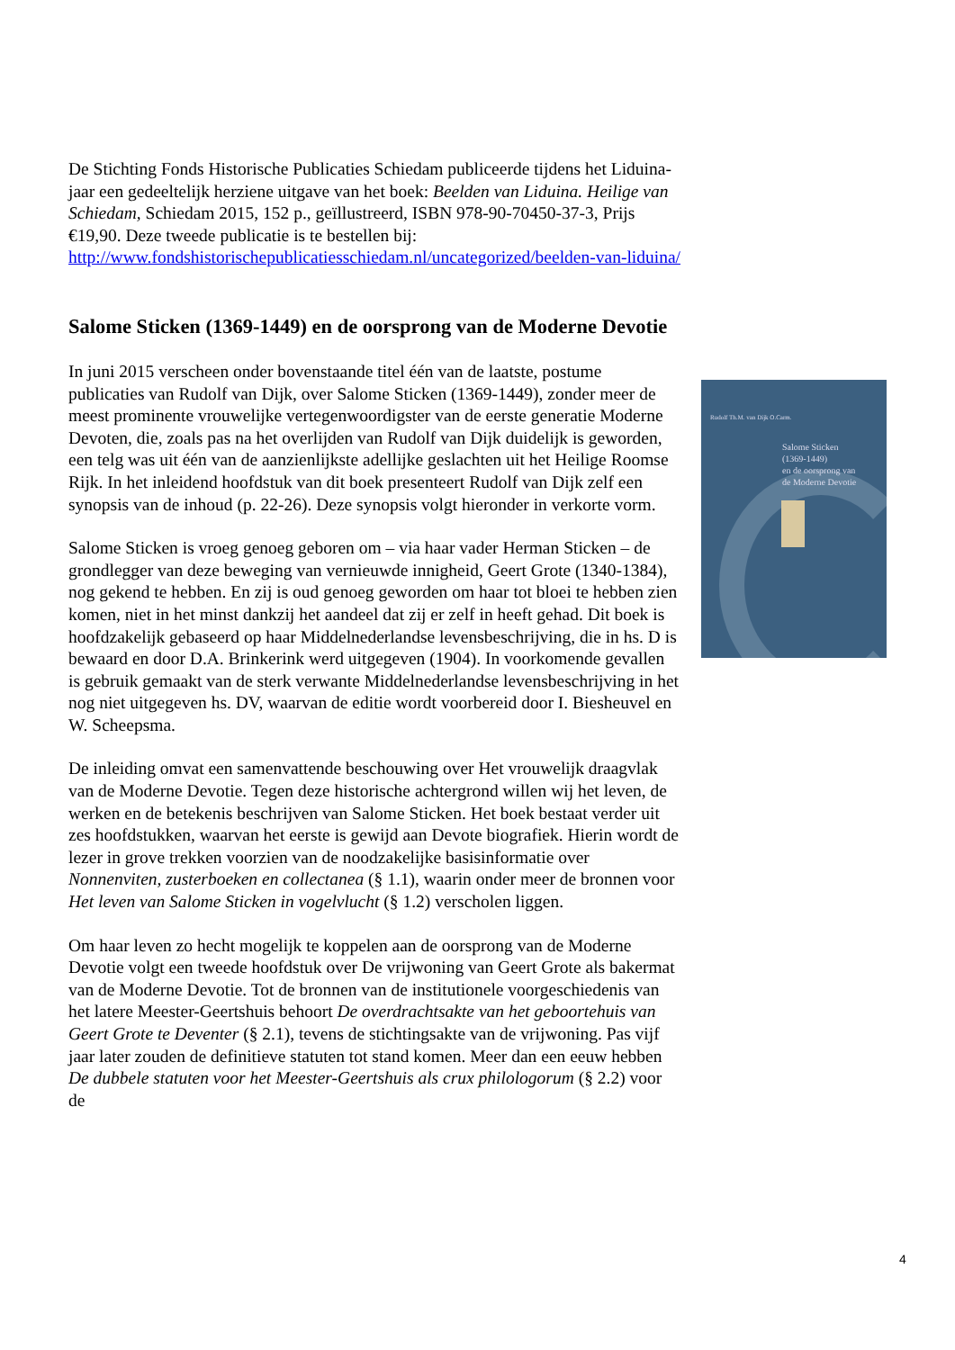De Stichting Fonds Historische Publicaties Schiedam publiceerde tijdens het Liduina-jaar een gedeeltelijk herziene uitgave van het boek: Beelden van Liduina. Heilige van Schiedam, Schiedam 2015, 152 p., geïllustreerd, ISBN 978-90-70450-37-3, Prijs €19,90. Deze tweede publicatie is te bestellen bij: http://www.fondshistorischepublicatiesschiedam.nl/uncategorized/beelden-van-liduina/
Salome Sticken (1369-1449) en de oorsprong van de Moderne Devotie
In juni 2015 verscheen onder bovenstaande titel één van de laatste, postume publicaties van Rudolf van Dijk, over Salome Sticken (1369-1449), zonder meer de meest prominente vrouwelijke vertegenwoordigster van de eerste generatie Moderne Devoten, die, zoals pas na het overlijden van Rudolf van Dijk duidelijk is geworden, een telg was uit één van de aanzienlijkste adellijke geslachten uit het Heilige Roomse Rijk. In het inleidend hoofdstuk van dit boek presenteert Rudolf van Dijk zelf een synopsis van de inhoud (p. 22-26). Deze synopsis volgt hieronder in verkorte vorm.
Salome Sticken is vroeg genoeg geboren om – via haar vader Herman Sticken – de grondlegger van deze beweging van vernieuwde innigheid, Geert Grote (1340-1384), nog gekend te hebben. En zij is oud genoeg geworden om haar tot bloei te hebben zien komen, niet in het minst dankzij het aandeel dat zij er zelf in heeft gehad. Dit boek is hoofdzakelijk gebaseerd op haar Middelnederlandse levensbeschrijving, die in hs. D is bewaard en door D.A. Brinkerink werd uitgegeven (1904). In voorkomende gevallen is gebruik gemaakt van de sterk verwante Middelnederlandse levensbeschrijving in het nog niet uitgegeven hs. DV, waarvan de editie wordt voorbereid door I. Biesheuvel en W. Scheepsma.
De inleiding omvat een samenvattende beschouwing over Het vrouwelijk draagvlak van de Moderne Devotie. Tegen deze historische achtergrond willen wij het leven, de werken en de betekenis beschrijven van Salome Sticken. Het boek bestaat verder uit zes hoofdstukken, waarvan het eerste is gewijd aan Devote biografiek. Hierin wordt de lezer in grove trekken voorzien van de noodzakelijke basisinformatie over Nonnenviten, zusterboeken en collectanea (§ 1.1), waarin onder meer de bronnen voor Het leven van Salome Sticken in vogelvlucht (§ 1.2) verscholen liggen.
Om haar leven zo hecht mogelijk te koppelen aan de oorsprong van de Moderne Devotie volgt een tweede hoofdstuk over De vrijwoning van Geert Grote als bakermat van de Moderne Devotie. Tot de bronnen van de institutionele voorgeschiedenis van het latere Meester-Geertshuis behoort De overdrachtsakte van het geboortehuis van Geert Grote te Deventer (§ 2.1), tevens de stichtingsakte van de vrijwoning. Pas vijf jaar later zouden de definitieve statuten tot stand komen. Meer dan een eeuw hebben De dubbele statuten voor het Meester-Geertshuis als crux philologorum (§ 2.2) voor de
Rudolf Th.M. van Dijk O.Carm.
Salome Sticken
(1369-1449)
en de oorsprong van
de Moderne Devotie
4